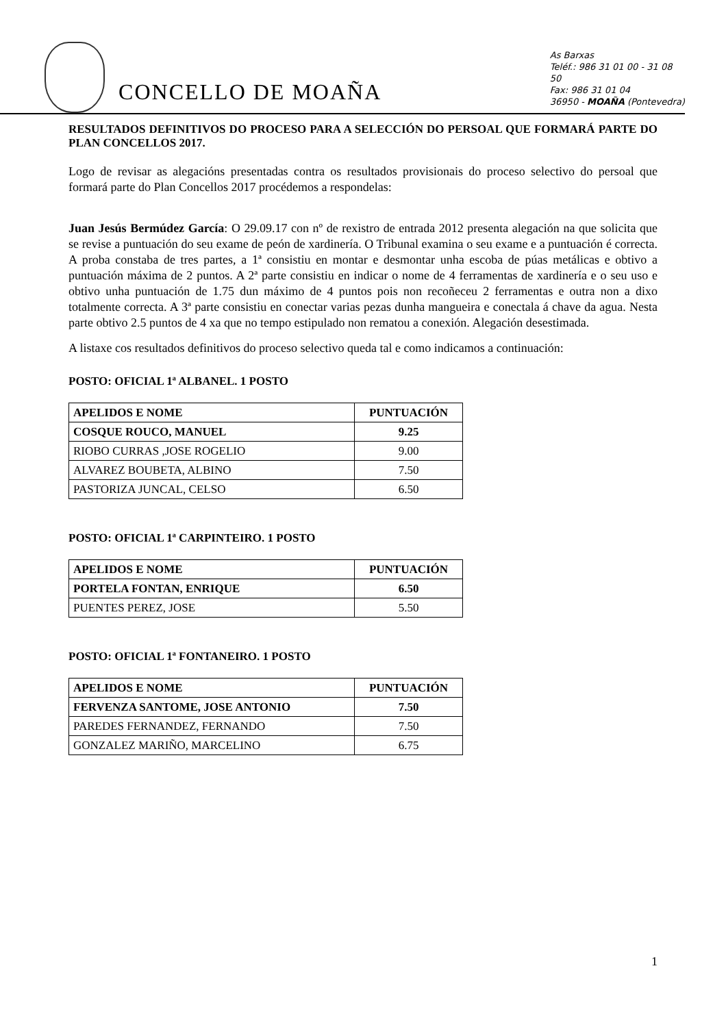CONCELLO DE MOAÑA
As Barxas
Teléf.: 986 31 01 00 - 31 08 50
Fax: 986 31 01 04
36950 - MOAÑA (Pontevedra)
RESULTADOS DEFINITIVOS DO PROCESO PARA A SELECCIÓN DO PERSOAL QUE FORMARÁ PARTE DO PLAN CONCELLOS 2017.
Logo de revisar as alegacións presentadas contra os resultados provisionais do proceso selectivo do persoal que formará parte do Plan Concellos 2017 procédemos a respondelas:
Juan Jesús Bermúdez García: O 29.09.17 con nº de rexistro de entrada 2012 presenta alegación na que solicita que se revise a puntuación do seu exame de peón de xardinería. O Tribunal examina o seu exame e a puntuación é correcta. A proba constaba de tres partes, a 1ª consistiu en montar e desmontar unha escoba de púas metálicas e obtivo a puntuación máxima de 2 puntos. A 2ª parte consistiu en indicar o nome de 4 ferramentas de xardinería e o seu uso e obtivo unha puntuación de 1.75 dun máximo de 4 puntos pois non recoñeceu 2 ferramentas e outra non a dixo totalmente correcta. A 3ª parte consistiu en conectar varias pezas dunha mangueira e conectala á chave da agua. Nesta parte obtivo 2.5 puntos de 4 xa que no tempo estipulado non rematou a conexión. Alegación desestimada.
A listaxe cos resultados definitivos do proceso selectivo queda tal e como indicamos a continuación:
POSTO: OFICIAL 1ª ALBANEL. 1 POSTO
| APELIDOS E NOME | PUNTUACIÓN |
| --- | --- |
| COSQUE ROUCO, MANUEL | 9.25 |
| RIOBO CURRAS ,JOSE ROGELIO | 9.00 |
| ALVAREZ BOUBETA, ALBINO | 7.50 |
| PASTORIZA JUNCAL, CELSO | 6.50 |
POSTO: OFICIAL 1ª CARPINTEIRO. 1 POSTO
| APELIDOS E NOME | PUNTUACIÓN |
| --- | --- |
| PORTELA FONTAN, ENRIQUE | 6.50 |
| PUENTES PEREZ, JOSE | 5.50 |
POSTO: OFICIAL 1ª FONTANEIRO. 1 POSTO
| APELIDOS E NOME | PUNTUACIÓN |
| --- | --- |
| FERVENZA SANTOME, JOSE ANTONIO | 7.50 |
| PAREDES FERNANDEZ, FERNANDO | 7.50 |
| GONZALEZ MARIÑO, MARCELINO | 6.75 |
1